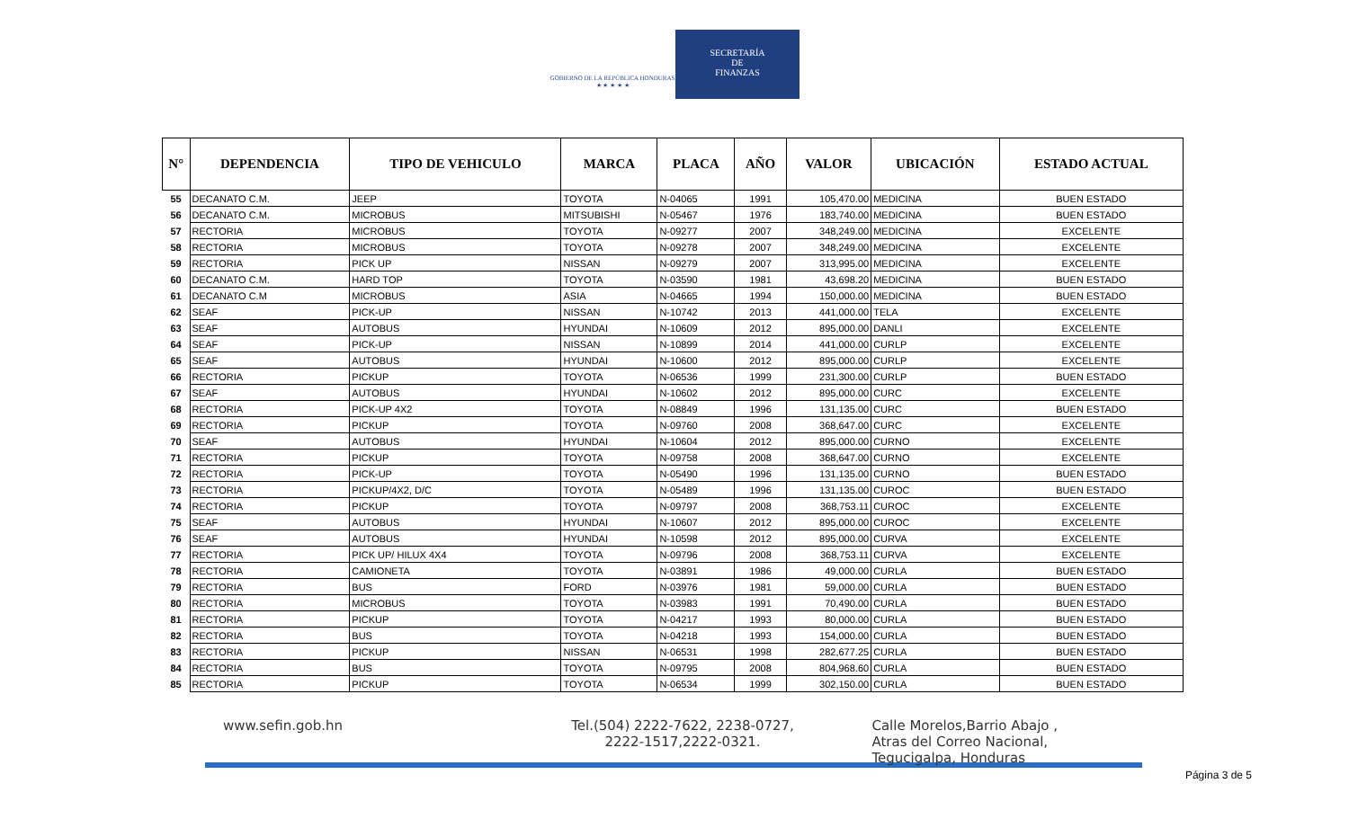GOBIERNO DE LA REPÚBLICA HONDURAS
★ ★ ★ ★ ★
SECRETARÍA
DE
FINANZAS
| N° | DEPENDENCIA | TIPO DE VEHICULO | MARCA | PLACA | AÑO | VALOR | UBICACIÓN | ESTADO ACTUAL |
| --- | --- | --- | --- | --- | --- | --- | --- | --- |
| 55 | DECANATO C.M. | JEEP | TOYOTA | N-04065 | 1991 | 105,470.00 | MEDICINA | BUEN ESTADO |
| 56 | DECANATO C.M. | MICROBUS | MITSUBISHI | N-05467 | 1976 | 183,740.00 | MEDICINA | BUEN ESTADO |
| 57 | RECTORIA | MICROBUS | TOYOTA | N-09277 | 2007 | 348,249.00 | MEDICINA | EXCELENTE |
| 58 | RECTORIA | MICROBUS | TOYOTA | N-09278 | 2007 | 348,249.00 | MEDICINA | EXCELENTE |
| 59 | RECTORIA | PICK UP | NISSAN | N-09279 | 2007 | 313,995.00 | MEDICINA | EXCELENTE |
| 60 | DECANATO C.M. | HARD TOP | TOYOTA | N-03590 | 1981 | 43,698.20 | MEDICINA | BUEN ESTADO |
| 61 | DECANATO C.M | MICROBUS | ASIA | N-04665 | 1994 | 150,000.00 | MEDICINA | BUEN ESTADO |
| 62 | SEAF | PICK-UP | NISSAN | N-10742 | 2013 | 441,000.00 | TELA | EXCELENTE |
| 63 | SEAF | AUTOBUS | HYUNDAI | N-10609 | 2012 | 895,000.00 | DANLI | EXCELENTE |
| 64 | SEAF | PICK-UP | NISSAN | N-10899 | 2014 | 441,000.00 | CURLP | EXCELENTE |
| 65 | SEAF | AUTOBUS | HYUNDAI | N-10600 | 2012 | 895,000.00 | CURLP | EXCELENTE |
| 66 | RECTORIA | PICKUP | TOYOTA | N-06536 | 1999 | 231,300.00 | CURLP | BUEN ESTADO |
| 67 | SEAF | AUTOBUS | HYUNDAI | N-10602 | 2012 | 895,000.00 | CURC | EXCELENTE |
| 68 | RECTORIA | PICK-UP 4X2 | TOYOTA | N-08849 | 1996 | 131,135.00 | CURC | BUEN ESTADO |
| 69 | RECTORIA | PICKUP | TOYOTA | N-09760 | 2008 | 368,647.00 | CURC | EXCELENTE |
| 70 | SEAF | AUTOBUS | HYUNDAI | N-10604 | 2012 | 895,000.00 | CURNO | EXCELENTE |
| 71 | RECTORIA | PICKUP | TOYOTA | N-09758 | 2008 | 368,647.00 | CURNO | EXCELENTE |
| 72 | RECTORIA | PICK-UP | TOYOTA | N-05490 | 1996 | 131,135.00 | CURNO | BUEN ESTADO |
| 73 | RECTORIA | PICKUP/4X2, D/C | TOYOTA | N-05489 | 1996 | 131,135.00 | CUROC | BUEN ESTADO |
| 74 | RECTORIA | PICKUP | TOYOTA | N-09797 | 2008 | 368,753.11 | CUROC | EXCELENTE |
| 75 | SEAF | AUTOBUS | HYUNDAI | N-10607 | 2012 | 895,000.00 | CUROC | EXCELENTE |
| 76 | SEAF | AUTOBUS | HYUNDAI | N-10598 | 2012 | 895,000.00 | CURVA | EXCELENTE |
| 77 | RECTORIA | PICK UP/ HILUX 4X4 | TOYOTA | N-09796 | 2008 | 368,753.11 | CURVA | EXCELENTE |
| 78 | RECTORIA | CAMIONETA | TOYOTA | N-03891 | 1986 | 49,000.00 | CURLA | BUEN ESTADO |
| 79 | RECTORIA | BUS | FORD | N-03976 | 1981 | 59,000.00 | CURLA | BUEN ESTADO |
| 80 | RECTORIA | MICROBUS | TOYOTA | N-03983 | 1991 | 70,490.00 | CURLA | BUEN ESTADO |
| 81 | RECTORIA | PICKUP | TOYOTA | N-04217 | 1993 | 80,000.00 | CURLA | BUEN ESTADO |
| 82 | RECTORIA | BUS | TOYOTA | N-04218 | 1993 | 154,000.00 | CURLA | BUEN ESTADO |
| 83 | RECTORIA | PICKUP | NISSAN | N-06531 | 1998 | 282,677.25 | CURLA | BUEN ESTADO |
| 84 | RECTORIA | BUS | TOYOTA | N-09795 | 2008 | 804,968.60 | CURLA | BUEN ESTADO |
| 85 | RECTORIA | PICKUP | TOYOTA | N-06534 | 1999 | 302,150.00 | CURLA | BUEN ESTADO |
www.sefin.gob.hn Tel.(504) 2222-7622, 2238-0727,
2222-1517,2222-0321.
Calle Morelos,Barrio Abajo ,
Atras del Correo Nacional,
Tegucigalpa, Honduras
Página 3 de 5